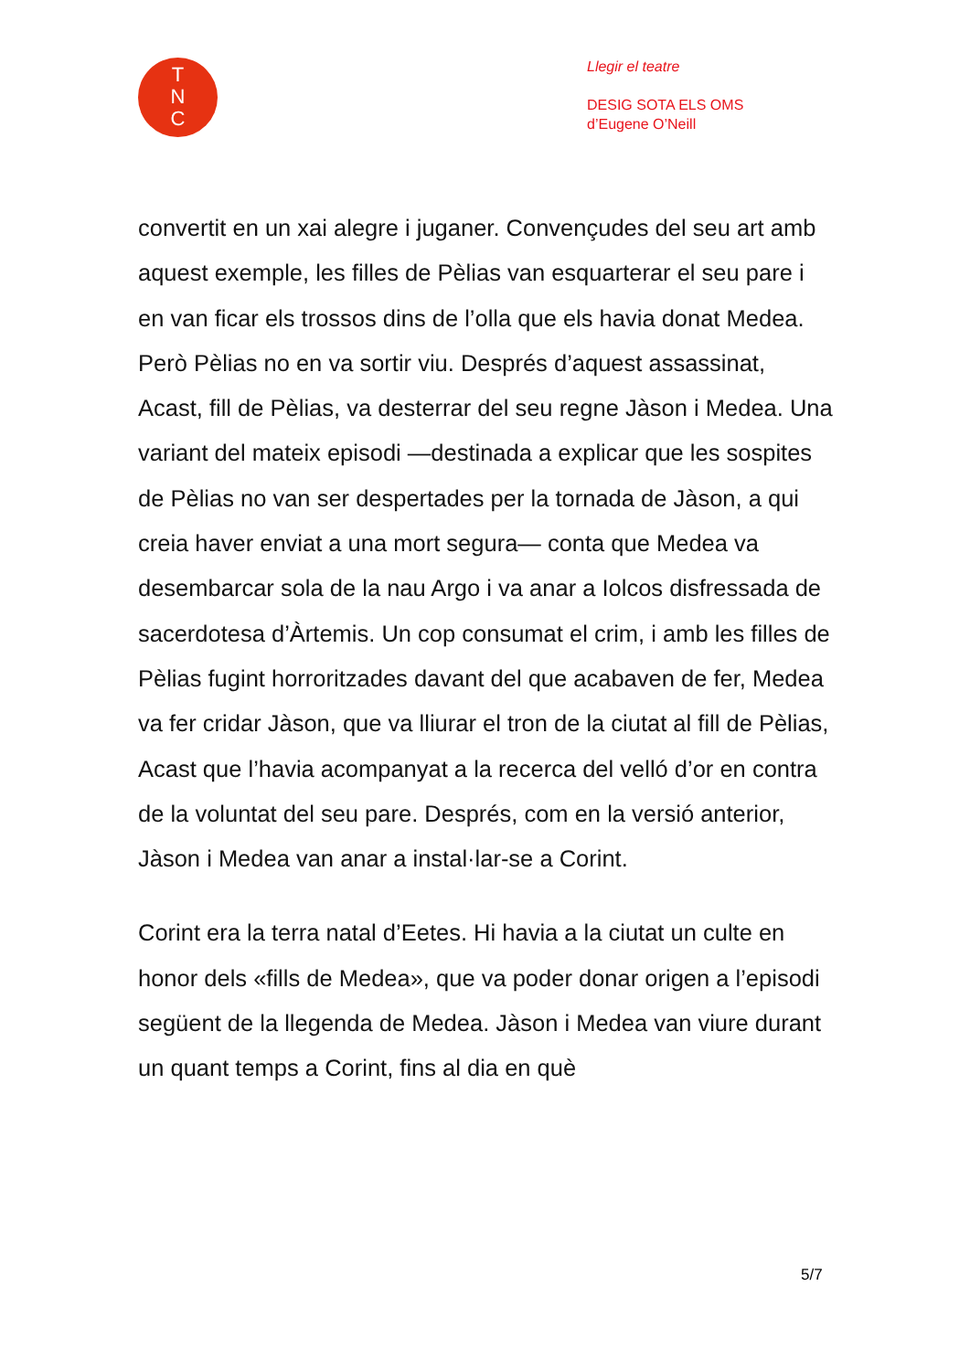T
N
C
Llegir el teatre
DESIG SOTA ELS OMS
d’Eugene O’Neill
convertit en un xai alegre i juganer. Convençudes del seu art amb aquest exemple, les filles de Pèlias van esquarterar el seu pare i en van ficar els trossos dins de l’olla que els havia donat Medea. Però Pèlias no en va sortir viu. Després d’aquest assassinat, Acast, fill de Pèlias, va desterrar del seu regne Jàson i Medea. Una variant del mateix episodi —destinada a explicar que les sospites de Pèlias no van ser despertades per la tornada de Jàson, a qui creia haver enviat a una mort segura— conta que Medea va desembarcar sola de la nau Argo i va anar a Iolcos disfressada de sacerdotesa d’Àrtemis. Un cop consumat el crim, i amb les filles de Pèlias fugint horroritzades davant del que acabaven de fer, Medea va fer cridar Jàson, que va lliurar el tron de la ciutat al fill de Pèlias, Acast que l’havia acompanyat a la recerca del velló d’or en contra de la voluntat del seu pare. Després, com en la versió anterior, Jàson i Medea van anar a instal·lar-se a Corint.
Corint era la terra natal d’Eetes. Hi havia a la ciutat un culte en honor dels «fills de Medea», que va poder donar origen a l’episodi següent de la llegenda de Medea. Jàson i Medea van viure durant un quant temps a Corint, fins al dia en què
5/7